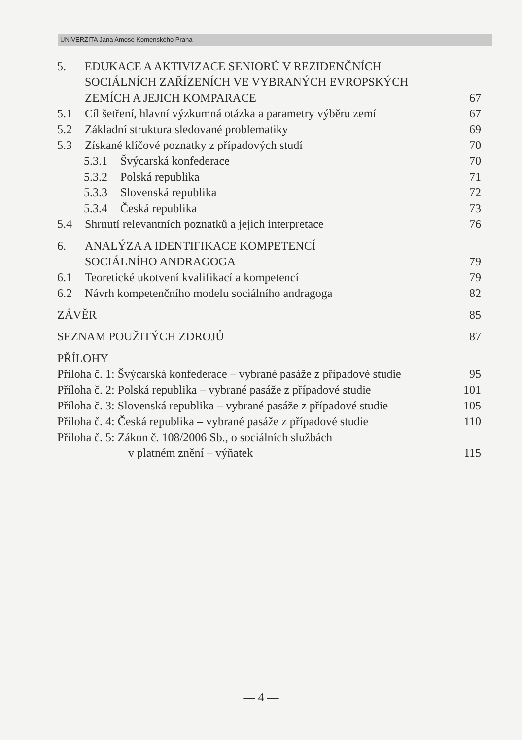UNIVERZITA Jana Amose Komenského Praha
5. EDUKACE A AKTIVIZACE SENIORŮ V REZIDENČNÍCH
SOCIÁLNÍCH ZAŘÍZENÍCH VE VYBRANÝCH EVROPSKÝCH
ZEMÍCH A JEJICH KOMPARACE 67
5.1 Cíl šetření, hlavní výzkumná otázka a parametry výběru zemí 67
5.2 Základní struktura sledované problematiky 69
5.3 Získané klíčové poznatky z případových studí 70
5.3.1 Švýcarská konfederace 70
5.3.2 Polská republika 71
5.3.3 Slovenská republika 72
5.3.4 Česká republika 73
5.4 Shrnutí relevantních poznatků a jejich interpretace 76
6. ANALÝZA A IDENTIFIKACE KOMPETENCÍ
SOCIÁLNÍHO ANDRAGOGA 79
6.1 Teoretické ukotvení kvalifikací a kompetencí 79
6.2 Návrh kompetenčního modelu sociálního andragoga 82
ZÁVĚR 85
SEZNAM POUŽITÝCH ZDROJŮ 87
PŘÍLOHY
Příloha č. 1: Švýcarská konfederace – vybrané pasáže z případové studie 95
Příloha č. 2: Polská republika – vybrané pasáže z případové studie 101
Příloha č. 3: Slovenská republika – vybrané pasáže z případové studie 105
Příloha č. 4: Česká republika – vybrané pasáže z případové studie 110
Příloha č. 5: Zákon č. 108/2006 Sb., o sociálních službách
v platném znění – výňatek 115
— 4 —